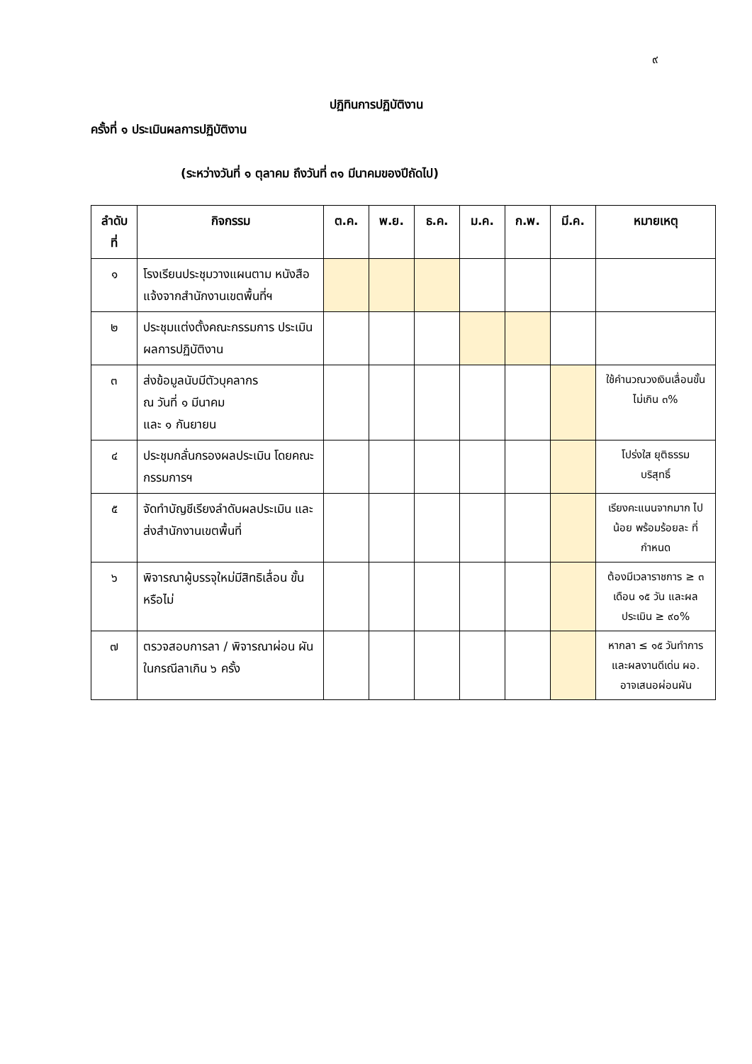๙
ปฏิทินการปฏิบัติงาน
ครั้งที่ ๑ ประเมินผลการปฏิบัติงาน
(ระหว่างวันที่ ๑ ตุลาคม ถึงวันที่ ๓๑ มีนาคมของปีถัดไป)
| ลำดับ ที่ | กิจกรรม | ต.ค. | พ.ย. | ธ.ค. | ม.ค. | ก.พ. | มี.ค. | หมายเหตุ |
| --- | --- | --- | --- | --- | --- | --- | --- | --- |
| ๑ | โรงเรียนประชุมวางแผนตาม หนังสือแจ้งจากสำนักงานเขตพื้นที่ฯ | | | | | | | |
| ๒ | ประชุมแต่งตั้งคณะกรรมการ ประเมินผลการปฏิบัติงาน | | | | | | | |
| ๓ | ส่งข้อมูลนับมีตัวบุคลากร ณ วันที่ ๑ มีนาคม และ ๑ กันยายน | | | | | | | ใช้คำนวณวงเงินเลื่อนขั้น ไม่เกิน ๓% |
| ๔ | ประชุมกลั่นกรองผลประเมิน โดยคณะกรรมการฯ | | | | | | | โปร่งใส ยุติธรรม บริสุทธิ์ |
| ๕ | จัดทำบัญชีเรียงลำดับผลประเมิน และส่งสำนักงานเขตพื้นที่ | | | | | | | เรียงคะแนนจากมาก ไปน้อย พร้อมร้อยละ ที่กำหนด |
| ๖ | พิจารณาผู้บรรจุใหม่มีสิทธิเลื่อน ขั้นหรือไม่ | | | | | | | ต้องมีเวลาราชการ ≥ ๓ เดือน ๑๕ วัน และผลประเมิน ≥ ๙๐% |
| ๗ | ตรวจสอบการลา / พิจารณาผ่อน ผันในกรณีลาเกิน ๖ ครั้ง | | | | | | | หากลา ≤ ๑๕ วันทำการ และผลงานดีเด่น ผอ. อาจเสนอผ่อนผัน |